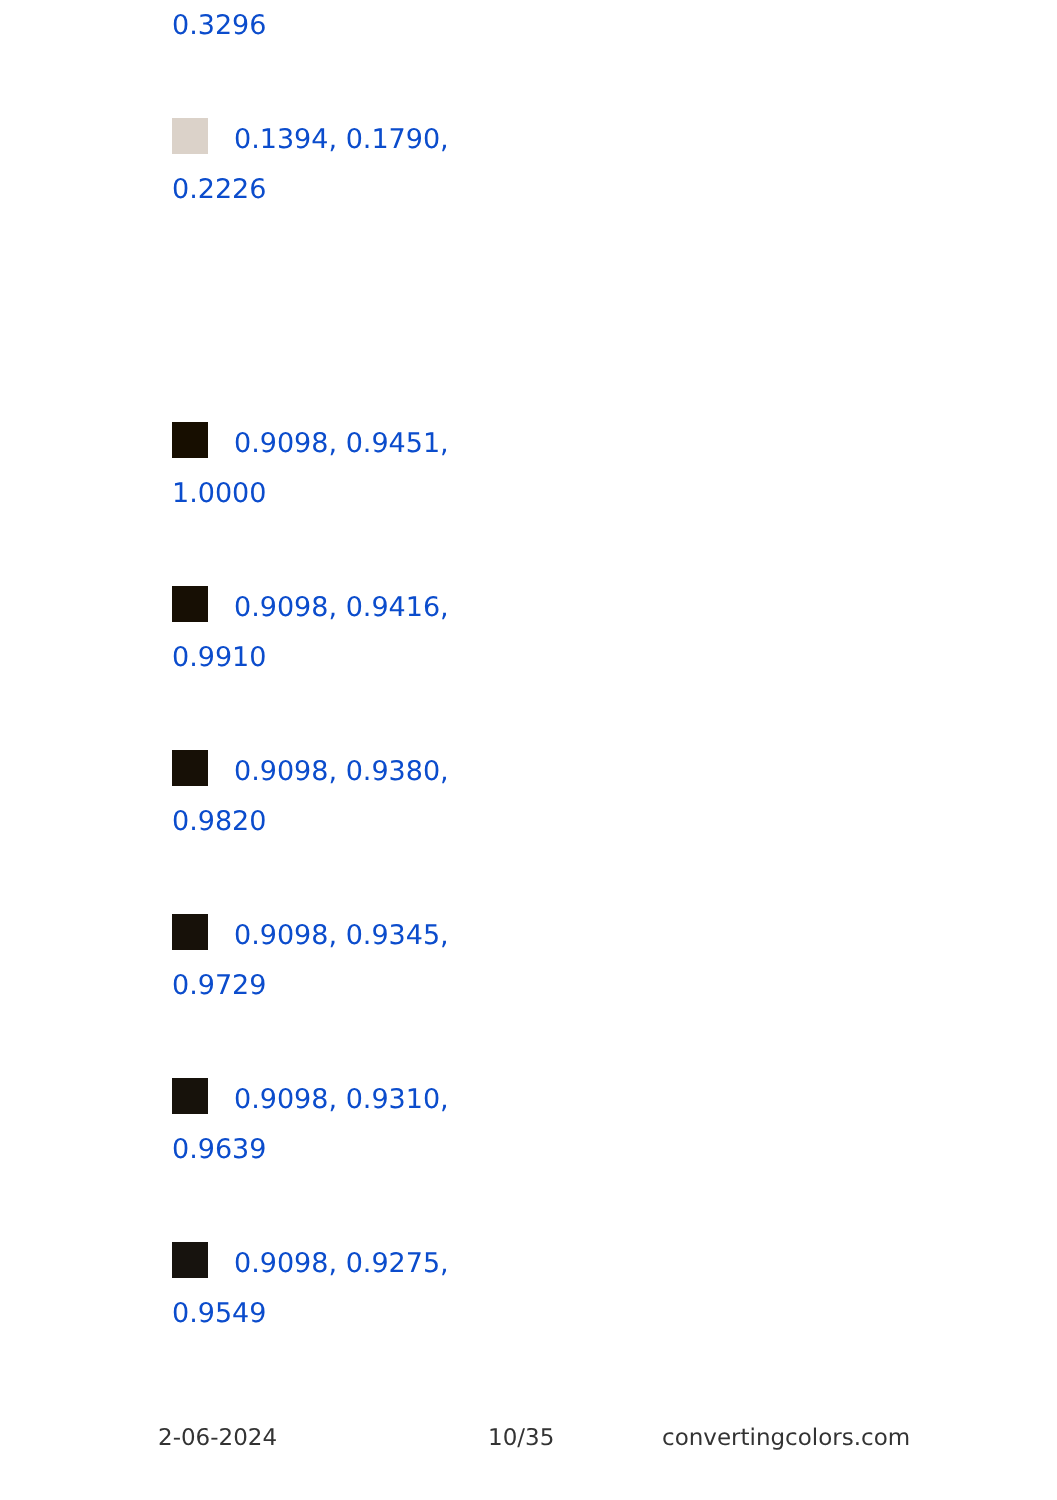0.3296
0.1394, 0.1790, 0.2226
0.9098, 0.9451, 1.0000
0.9098, 0.9416, 0.9910
0.9098, 0.9380, 0.9820
0.9098, 0.9345, 0.9729
0.9098, 0.9310, 0.9639
0.9098, 0.9275, 0.9549
2-06-2024 10/35 convertingcolors.com